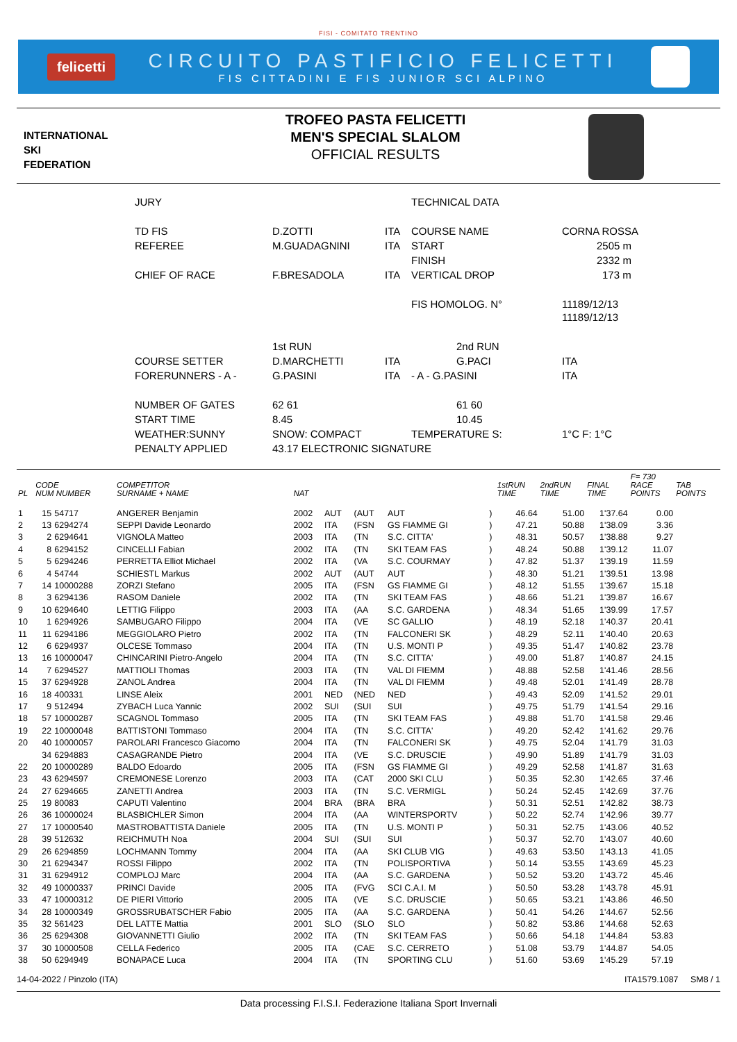FISI - COMITATO TRENTINO
felicetti
CIRCUITO PASTIFICIO FELICETTI
FIS CITTADINI E FIS JUNIOR SCI ALPINO
INTERNATIONAL
SKI
FEDERATION
TROFEO PASTA FELICETTI
MEN'S SPECIAL SLALOM
OFFICIAL RESULTS
| JURY | | | TECHNICAL DATA | |
| TD FIS | D.ZOTTI | ITA | COURSE NAME | CORNA ROSSA |
| REFEREE | M.GUADAGNINI | ITA | START | 2505 m |
| | | | FINISH | 2332 m |
| CHIEF OF RACE | F.BRESADOLA | ITA | VERTICAL DROP | 173 m |
| | | | FIS HOMOLOG. N° | 11189/12/13 11189/12/13 |
| | 1st RUN | | 2nd RUN | |
| COURSE SETTER | D.MARCHETTI | ITA | G.PACI | ITA |
| FORERUNNERS - A - | G.PASINI | ITA | - A - G.PASINI | ITA |
| NUMBER OF GATES | 62 61 | | 61 60 | |
| START TIME | 8.45 | | 10.45 | |
| WEATHER:SUNNY | SNOW: COMPACT | | TEMPERATURE S: | 1°C F: 1°C |
| PENALTY APPLIED | 43.17 ELECTRONIC SIGNATURE | | | |
| PL | CODE NUM NUMBER | | COMPETITOR SURNAME + NAME | NAT | | | | | 1stRUN TIME | 2ndRUN TIME | FINAL TIME | F= 730 RACE POINTS | TAB POINTS |
| --- | --- | --- | --- | --- | --- | --- | --- | --- | --- | --- | --- | --- | --- |
| 1 | 15 | 54717 | ANGERER Benjamin | 2002 | AUT | (AUT | AUT | ) | 46.64 | 51.00 | 1'37.64 | 0.00 | |
| 2 | 13 | 6294274 | SEPPI Davide Leonardo | 2002 | ITA | (FSN | GS FIAMME GI | ) | 47.21 | 50.88 | 1'38.09 | 3.36 | |
| 3 | 2 | 6294641 | VIGNOLA Matteo | 2003 | ITA | (TN | S.C. CITTA' | ) | 48.31 | 50.57 | 1'38.88 | 9.27 | |
| 4 | 8 | 6294152 | CINCELLI Fabian | 2002 | ITA | (TN | SKI TEAM FAS | ) | 48.24 | 50.88 | 1'39.12 | 11.07 | |
| 5 | 5 | 6294246 | PERRETTA Elliot Michael | 2002 | ITA | (VA | S.C. COURMAY | ) | 47.82 | 51.37 | 1'39.19 | 11.59 | |
| 6 | 4 | 54744 | SCHIESTL Markus | 2002 | AUT | (AUT | AUT | ) | 48.30 | 51.21 | 1'39.51 | 13.98 | |
| 7 | 14 | 10000288 | ZORZI Stefano | 2005 | ITA | (FSN | GS FIAMME GI | ) | 48.12 | 51.55 | 1'39.67 | 15.18 | |
| 8 | 3 | 6294136 | RASOM Daniele | 2002 | ITA | (TN | SKI TEAM FAS | ) | 48.66 | 51.21 | 1'39.87 | 16.67 | |
| 9 | 10 | 6294640 | LETTIG Filippo | 2003 | ITA | (AA | S.C. GARDENA | ) | 48.34 | 51.65 | 1'39.99 | 17.57 | |
| 10 | 1 | 6294926 | SAMBUGARO Filippo | 2004 | ITA | (VE | SC GALLIO | ) | 48.19 | 52.18 | 1'40.37 | 20.41 | |
| 11 | 11 | 6294186 | MEGGIOLARO Pietro | 2002 | ITA | (TN | FALCONERI SK | ) | 48.29 | 52.11 | 1'40.40 | 20.63 | |
| 12 | 6 | 6294937 | OLCESE Tommaso | 2004 | ITA | (TN | U.S. MONTI P | ) | 49.35 | 51.47 | 1'40.82 | 23.78 | |
| 13 | 16 | 10000047 | CHINCARINI Pietro-Angelo | 2004 | ITA | (TN | S.C. CITTA' | ) | 49.00 | 51.87 | 1'40.87 | 24.15 | |
| 14 | 7 | 6294527 | MATTIOLI Thomas | 2003 | ITA | (TN | VAL DI FIEMM | ) | 48.88 | 52.58 | 1'41.46 | 28.56 | |
| 15 | 37 | 6294928 | ZANOL Andrea | 2004 | ITA | (TN | VAL DI FIEMM | ) | 49.48 | 52.01 | 1'41.49 | 28.78 | |
| 16 | 18 | 400331 | LINSE Aleix | 2001 | NED | (NED | NED | ) | 49.43 | 52.09 | 1'41.52 | 29.01 | |
| 17 | 9 | 512494 | ZYBACH Luca Yannic | 2002 | SUI | (SUI | SUI | ) | 49.75 | 51.79 | 1'41.54 | 29.16 | |
| 18 | 57 | 10000287 | SCAGNOL Tommaso | 2005 | ITA | (TN | SKI TEAM FAS | ) | 49.88 | 51.70 | 1'41.58 | 29.46 | |
| 19 | 22 | 10000048 | BATTISTONI Tommaso | 2004 | ITA | (TN | S.C. CITTA' | ) | 49.20 | 52.42 | 1'41.62 | 29.76 | |
| 20 | 40 | 10000057 | PAROLARI Francesco Giacomo | 2004 | ITA | (TN | FALCONERI SK | ) | 49.75 | 52.04 | 1'41.79 | 31.03 | |
| | 34 | 6294883 | CASAGRANDE Pietro | 2004 | ITA | (VE | S.C. DRUSCIE | ) | 49.90 | 51.89 | 1'41.79 | 31.03 | |
| 22 | 20 | 10000289 | BALDO Edoardo | 2005 | ITA | (FSN | GS FIAMME GI | ) | 49.29 | 52.58 | 1'41.87 | 31.63 | |
| 23 | 43 | 6294597 | CREMONESE Lorenzo | 2003 | ITA | (CAT | 2000 SKI CLU | ) | 50.35 | 52.30 | 1'42.65 | 37.46 | |
| 24 | 27 | 6294665 | ZANETTI Andrea | 2003 | ITA | (TN | S.C. VERMIGL | ) | 50.24 | 52.45 | 1'42.69 | 37.76 | |
| 25 | 19 | 80083 | CAPUTI Valentino | 2004 | BRA | (BRA | BRA | ) | 50.31 | 52.51 | 1'42.82 | 38.73 | |
| 26 | 36 | 10000024 | BLASBICHLER Simon | 2004 | ITA | (AA | WINTERSPORTV | ) | 50.22 | 52.74 | 1'42.96 | 39.77 | |
| 27 | 17 | 10000540 | MASTROBATTISTA Daniele | 2005 | ITA | (TN | U.S. MONTI P | ) | 50.31 | 52.75 | 1'43.06 | 40.52 | |
| 28 | 39 | 512632 | REICHMUTH Noa | 2004 | SUI | (SUI | SUI | ) | 50.37 | 52.70 | 1'43.07 | 40.60 | |
| 29 | 26 | 6294859 | LOCHMANN Tommy | 2004 | ITA | (AA | SKI CLUB VIG | ) | 49.63 | 53.50 | 1'43.13 | 41.05 | |
| 30 | 21 | 6294347 | ROSSI Filippo | 2002 | ITA | (TN | POLISPORTIVA | ) | 50.14 | 53.55 | 1'43.69 | 45.23 | |
| 31 | 31 | 6294912 | COMPLOJ Marc | 2004 | ITA | (AA | S.C. GARDENA | ) | 50.52 | 53.20 | 1'43.72 | 45.46 | |
| 32 | 49 | 10000337 | PRINCI Davide | 2005 | ITA | (FVG | SCI C.A.I. M | ) | 50.50 | 53.28 | 1'43.78 | 45.91 | |
| 33 | 47 | 10000312 | DE PIERI Vittorio | 2005 | ITA | (VE | S.C. DRUSCIE | ) | 50.65 | 53.21 | 1'43.86 | 46.50 | |
| 34 | 28 | 10000349 | GROSSRUBATSCHER Fabio | 2005 | ITA | (AA | S.C. GARDENA | ) | 50.41 | 54.26 | 1'44.67 | 52.56 | |
| 35 | 32 | 561423 | DEL LATTE Mattia | 2001 | SLO | (SLO | SLO | ) | 50.82 | 53.86 | 1'44.68 | 52.63 | |
| 36 | 25 | 6294308 | GIOVANNETTI Giulio | 2002 | ITA | (TN | SKI TEAM FAS | ) | 50.66 | 54.18 | 1'44.84 | 53.83 | |
| 37 | 30 | 10000508 | CELLA Federico | 2005 | ITA | (CAE | S.C. CERRETO | ) | 51.08 | 53.79 | 1'44.87 | 54.05 | |
| 38 | 50 | 6294949 | BONAPACE Luca | 2004 | ITA | (TN | SPORTING CLU | ) | 51.60 | 53.69 | 1'45.29 | 57.19 | |
14-04-2022 / Pinzolo (ITA) ITA1579.1087 SM8 / 1
Data processing F.I.S.I. Federazione Italiana Sport Invernali